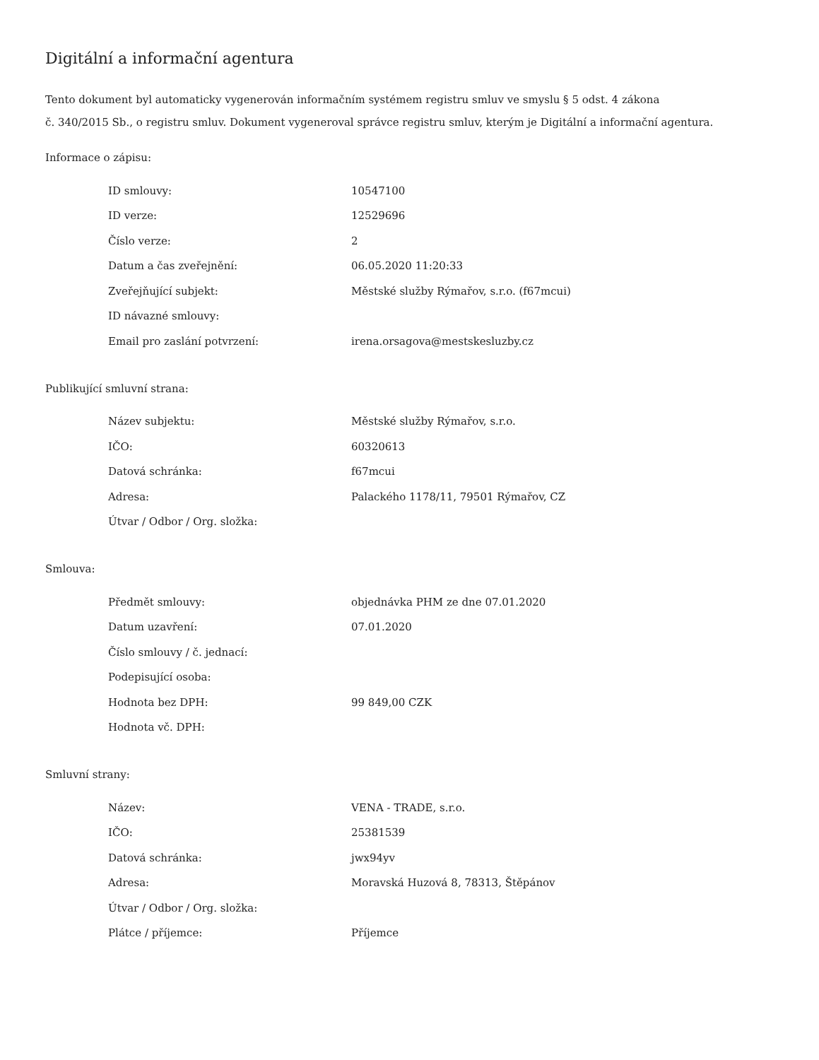Digitální a informační agentura
Tento dokument byl automaticky vygenerován informačním systémem registru smluv ve smyslu § 5 odst. 4 zákona
č. 340/2015 Sb., o registru smluv. Dokument vygeneroval správce registru smluv, kterým je Digitální a informační agentura.
Informace o zápisu:
| ID smlouvy: | 10547100 |
| ID verze: | 12529696 |
| Číslo verze: | 2 |
| Datum a čas zveřejnění: | 06.05.2020 11:20:33 |
| Zveřejňující subjekt: | Městské služby Rýmařov, s.r.o. (f67mcui) |
| ID návazné smlouvy: | |
| Email pro zaslání potvrzení: | irena.orsagova@mestskesluzby.cz |
Publikující smluvní strana:
| Název subjektu: | Městské služby Rýmařov, s.r.o. |
| IČO: | 60320613 |
| Datová schránka: | f67mcui |
| Adresa: | Palackého 1178/11, 79501 Rýmařov, CZ |
| Útvar / Odbor / Org. složka: | |
Smlouva:
| Předmět smlouvy: | objednávka PHM ze dne 07.01.2020 |
| Datum uzavření: | 07.01.2020 |
| Číslo smlouvy / č. jednací: | |
| Podepisující osoba: | |
| Hodnota bez DPH: | 99 849,00 CZK |
| Hodnota vč. DPH: | |
Smluvní strany:
| Název: | VENA - TRADE, s.r.o. |
| IČO: | 25381539 |
| Datová schránka: | jwx94yv |
| Adresa: | Moravská Huzová 8, 78313, Štěpánov |
| Útvar / Odbor / Org. složka: | |
| Plátce / příjemce: | Příjemce |